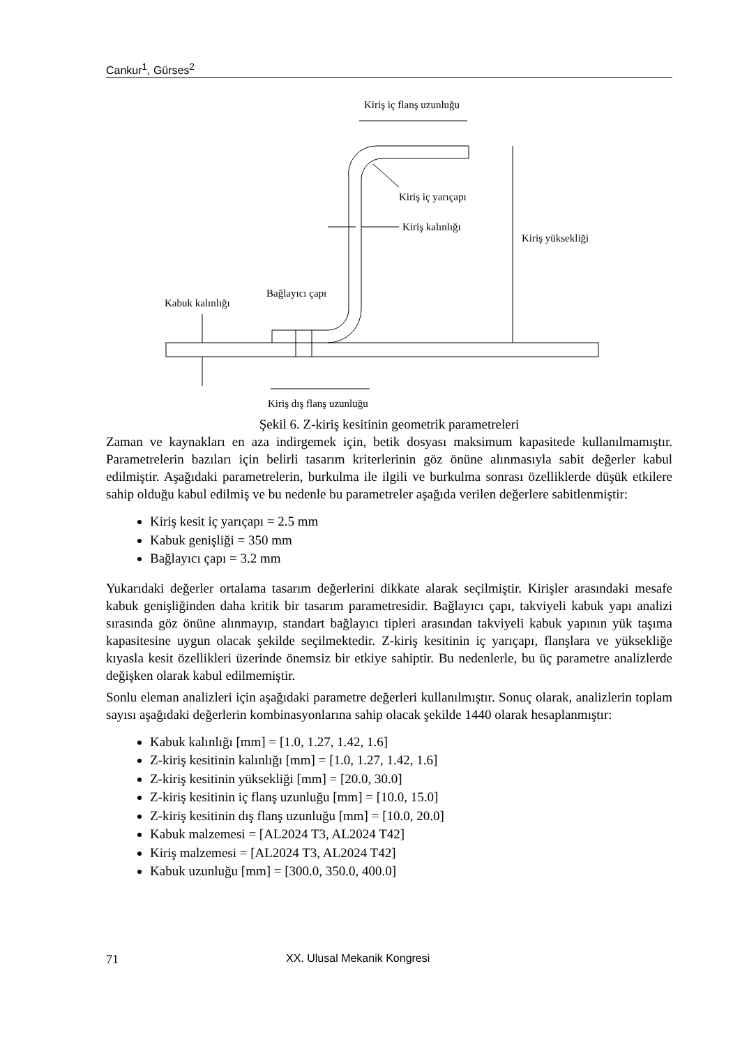Cankur<sup>1</sup>, Gürses<sup>2</sup>
Kiriş iç flanş uzunluğu
Kiriş iç yarıçapı
Kiriş kalınlığı
Kiriş yüksekliği
Bağlayıcı çapı
Kabuk kalınlığı
Kiriş dış flanş uzunluğu
Şekil 6. Z-kiriş kesitinin geometrik parametreleri
Zaman ve kaynakları en aza indirgemek için, betik dosyası maksimum kapasitede kullanılmamıştır. Parametrelerin bazıları için belirli tasarım kriterlerinin göz önüne alınmasıyla sabit değerler kabul edilmiştir. Aşağıdaki parametrelerin, burkulma ile ilgili ve burkulma sonrası özelliklerde düşük etkilere sahip olduğu kabul edilmiş ve bu nedenle bu parametreler aşağıda verilen değerlere sabitlenmiştir:
Kiriş kesit iç yarıçapı = 2.5 mm
Kabuk genişliği = 350 mm
Bağlayıcı çapı = 3.2 mm
Yukarıdaki değerler ortalama tasarım değerlerini dikkate alarak seçilmiştir. Kirişler arasındaki mesafe kabuk genişliğinden daha kritik bir tasarım parametresidir. Bağlayıcı çapı, takviyeli kabuk yapı analizi sırasında göz önüne alınmayıp, standart bağlayıcı tipleri arasından takviyeli kabuk yapının yük taşıma kapasitesine uygun olacak şekilde seçilmektedir. Z-kiriş kesitinin iç yarıçapı, flanşlara ve yüksekliğe kıyasla kesit özellikleri üzerinde önemsiz bir etkiye sahiptir. Bu nedenlerle, bu üç parametre analizlerde değişken olarak kabul edilmemiştir.
Sonlu eleman analizleri için aşağıdaki parametre değerleri kullanılmıştır. Sonuç olarak, analizlerin toplam sayısı aşağıdaki değerlerin kombinasyonlarına sahip olacak şekilde 1440 olarak hesaplanmıştır:
Kabuk kalınlığı [mm] = [1.0, 1.27, 1.42, 1.6]
Z-kiriş kesitinin kalınlığı [mm] = [1.0, 1.27, 1.42, 1.6]
Z-kiriş kesitinin yüksekliği [mm] = [20.0, 30.0]
Z-kiriş kesitinin iç flanş uzunluğu [mm] = [10.0, 15.0]
Z-kiriş kesitinin dış flanş uzunluğu [mm] = [10.0, 20.0]
Kabuk malzemesi = [AL2024 T3, AL2024 T42]
Kiriş malzemesi = [AL2024 T3, AL2024 T42]
Kabuk uzunluğu [mm] = [300.0, 350.0, 400.0]
71 XX. Ulusal Mekanik Kongresi